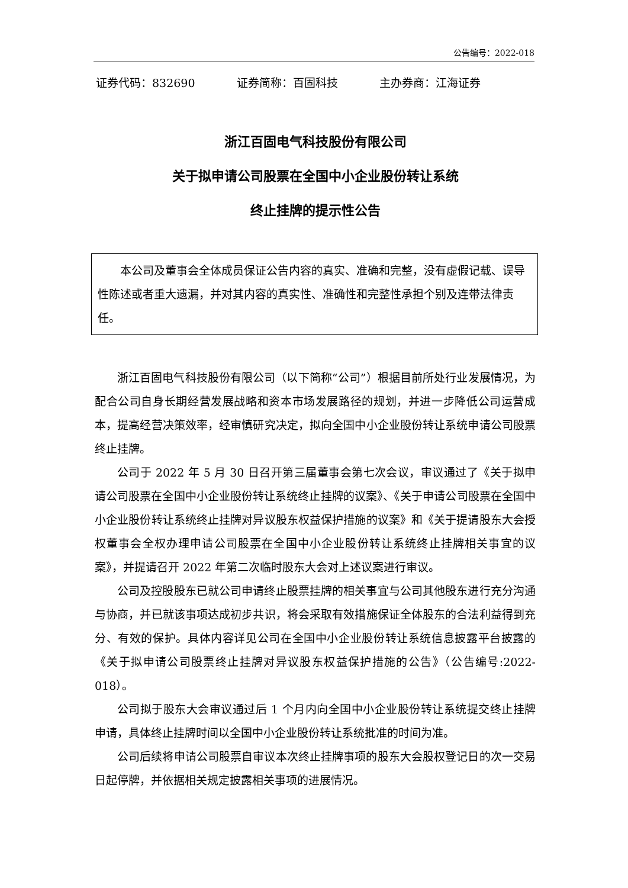公告编号：2022-018
证券代码：832690 证券简称：百固科技 主办券商：江海证券
浙江百固电气科技股份有限公司
关于拟申请公司股票在全国中小企业股份转让系统
终止挂牌的提示性公告
本公司及董事会全体成员保证公告内容的真实、准确和完整，没有虚假记载、误导性陈述或者重大遗漏，并对其内容的真实性、准确性和完整性承担个别及连带法律责任。
浙江百固电气科技股份有限公司（以下简称“公司”）根据目前所处行业发展情况，为配合公司自身长期经营发展战略和资本市场发展路径的规划，并进一步降低公司运营成本，提高经营决策效率，经审慎研究决定，拟向全国中小企业股份转让系统申请公司股票终止挂牌。
公司于 2022 年 5 月 30 日召开第三届董事会第七次会议，审议通过了《关于拟申请公司股票在全国中小企业股份转让系统终止挂牌的议案》、《关于申请公司股票在全国中小企业股份转让系统终止挂牌对异议股东权益保护措施的议案》和《关于提请股东大会授权董事会全权办理申请公司股票在全国中小企业股份转让系统终止挂牌相关事宜的议案》，并提请召开 2022 年第二次临时股东大会对上述议案进行审议。
公司及控股股东已就公司申请终止股票挂牌的相关事宜与公司其他股东进行充分沟通与协商，并已就该事项达成初步共识，将会采取有效措施保证全体股东的合法利益得到充分、有效的保护。具体内容详见公司在全国中小企业股份转让系统信息披露平台披露的《关于拟申请公司股票终止挂牌对异议股东权益保护措施的公告》（公告编号:2022-018）。
公司拟于股东大会审议通过后 1 个月内向全国中小企业股份转让系统提交终止挂牌申请，具体终止挂牌时间以全国中小企业股份转让系统批准的时间为准。
公司后续将申请公司股票自审议本次终止挂牌事项的股东大会股权登记日的次一交易日起停牌，并依据相关规定披露相关事项的进展情况。